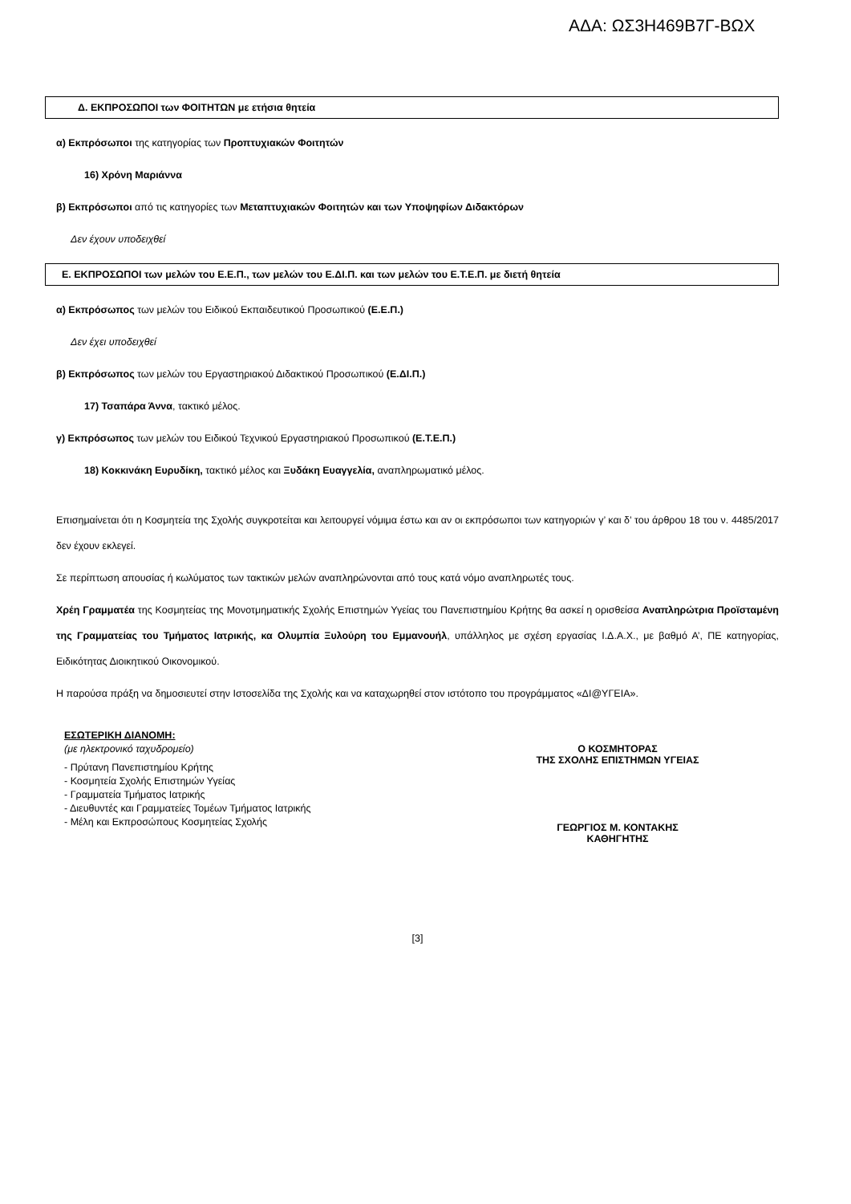ΑΔΑ: ΩΣ3Η469Β7Γ-ΒΩΧ
Δ. ΕΚΠΡΟΣΩΠΟΙ των ΦΟΙΤΗΤΩΝ με ετήσια θητεία
α) Εκπρόσωποι της κατηγορίας των Προπτυχιακών Φοιτητών
16) Χρόνη Μαριάννα
β) Εκπρόσωποι από τις κατηγορίες των Μεταπτυχιακών Φοιτητών και των Υποψηφίων Διδακτόρων
Δεν έχουν υποδειχθεί
Ε. ΕΚΠΡΟΣΩΠΟΙ των μελών του Ε.Ε.Π., των μελών του Ε.ΔΙ.Π. και των μελών του Ε.Τ.Ε.Π. με διετή θητεία
α) Εκπρόσωπος των μελών του Ειδικού Εκπαιδευτικού Προσωπικού (Ε.Ε.Π.)
Δεν έχει υποδειχθεί
β) Εκπρόσωπος των μελών του Εργαστηριακού Διδακτικού Προσωπικού (Ε.ΔΙ.Π.)
17) Τσαπάρα Άννα, τακτικό μέλος.
γ) Εκπρόσωπος των μελών του Ειδικού Τεχνικού Εργαστηριακού Προσωπικού (Ε.Τ.Ε.Π.)
18) Κοκκινάκη Ευρυδίκη, τακτικό μέλος και Ξυδάκη Ευαγγελία, αναπληρωματικό μέλος.
Επισημαίνεται ότι η Κοσμητεία της Σχολής συγκροτείται και λειτουργεί νόμιμα έστω και αν οι εκπρόσωποι των κατηγοριών γ’ και δ’ του άρθρου 18 του ν. 4485/2017 δεν έχουν εκλεγεί.
Σε περίπτωση απουσίας ή κωλύματος των τακτικών μελών αναπληρώνονται από τους κατά νόμο αναπληρωτές τους.
Χρέη Γραμματέα της Κοσμητείας της Μονοτμηματικής Σχολής Επιστημών Υγείας του Πανεπιστημίου Κρήτης θα ασκεί η ορισθείσα Αναπληρώτρια Προϊσταμένη της Γραμματείας του Τμήματος Ιατρικής, κα Ολυμπία Ξυλούρη του Εμμανουήλ, υπάλληλος με σχέση εργασίας Ι.Δ.Α.Χ., με βαθμό Α’, ΠΕ κατηγορίας, Ειδικότητας Διοικητικού Οικονομικού.
Η παρούσα πράξη να δημοσιευτεί στην Ιστοσελίδα της Σχολής και να καταχωρηθεί στον ιστότοπο του προγράμματος «ΔΙ@ΥΓΕΙΑ».
ΕΣΩΤΕΡΙΚΗ ΔΙΑΝΟΜΗ:
(με ηλεκτρονικό ταχυδρομείο)
- Πρύτανη Πανεπιστημίου Κρήτης
- Κοσμητεία Σχολής Επιστημών Υγείας
- Γραμματεία Τμήματος Ιατρικής
- Διευθυντές και Γραμματείες Τομέων Τμήματος Ιατρικής
- Μέλη και Εκπροσώπους Κοσμητείας Σχολής
Ο ΚΟΣΜΗΤΟΡΑΣ
ΤΗΣ ΣΧΟΛΗΣ ΕΠΙΣΤΗΜΩΝ ΥΓΕΙΑΣ
ΓΕΩΡΓΙΟΣ Μ. ΚΟΝΤΑΚΗΣ
ΚΑΘΗΓΗΤΗΣ
[3]